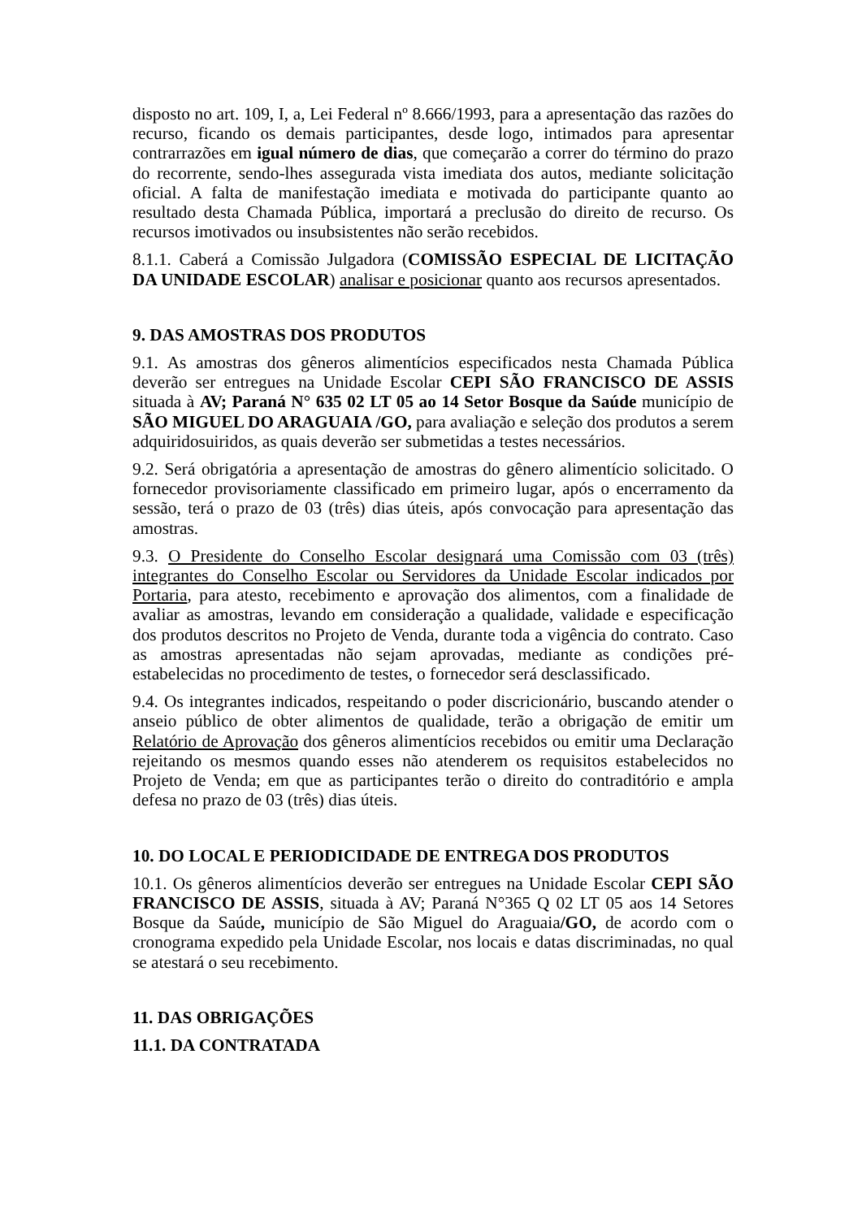disposto no art. 109, I, a, Lei Federal nº 8.666/1993, para a apresentação das razões do recurso, ficando os demais participantes, desde logo, intimados para apresentar contrarrazões em igual número de dias, que começarão a correr do término do prazo do recorrente, sendo-lhes assegurada vista imediata dos autos, mediante solicitação oficial. A falta de manifestação imediata e motivada do participante quanto ao resultado desta Chamada Pública, importará a preclusão do direito de recurso. Os recursos imotivados ou insubsistentes não serão recebidos.
8.1.1. Caberá a Comissão Julgadora (COMISSÃO ESPECIAL DE LICITAÇÃO DA UNIDADE ESCOLAR) analisar e posicionar quanto aos recursos apresentados.
9. DAS AMOSTRAS DOS PRODUTOS
9.1. As amostras dos gêneros alimentícios especificados nesta Chamada Pública deverão ser entregues na Unidade Escolar CEPI SÃO FRANCISCO DE ASSIS situada à AV; Paraná N° 635 02 LT 05 ao 14 Setor Bosque da Saúde município de SÃO MIGUEL DO ARAGUAIA /GO, para avaliação e seleção dos produtos a serem adquiridosuiridos, as quais deverão ser submetidas a testes necessários.
9.2. Será obrigatória a apresentação de amostras do gênero alimentício solicitado. O fornecedor provisoriamente classificado em primeiro lugar, após o encerramento da sessão, terá o prazo de 03 (três) dias úteis, após convocação para apresentação das amostras.
9.3. O Presidente do Conselho Escolar designará uma Comissão com 03 (três) integrantes do Conselho Escolar ou Servidores da Unidade Escolar indicados por Portaria, para atesto, recebimento e aprovação dos alimentos, com a finalidade de avaliar as amostras, levando em consideração a qualidade, validade e especificação dos produtos descritos no Projeto de Venda, durante toda a vigência do contrato. Caso as amostras apresentadas não sejam aprovadas, mediante as condições pré-estabelecidas no procedimento de testes, o fornecedor será desclassificado.
9.4. Os integrantes indicados, respeitando o poder discricionário, buscando atender o anseio público de obter alimentos de qualidade, terão a obrigação de emitir um Relatório de Aprovação dos gêneros alimentícios recebidos ou emitir uma Declaração rejeitando os mesmos quando esses não atenderem os requisitos estabelecidos no Projeto de Venda; em que as participantes terão o direito do contraditório e ampla defesa no prazo de 03 (três) dias úteis.
10. DO LOCAL E PERIODICIDADE DE ENTREGA DOS PRODUTOS
10.1. Os gêneros alimentícios deverão ser entregues na Unidade Escolar CEPI SÃO FRANCISCO DE ASSIS, situada à AV; Paraná N°365 Q 02 LT 05 aos 14 Setores Bosque da Saúde, município de São Miguel do Araguaia/GO, de acordo com o cronograma expedido pela Unidade Escolar, nos locais e datas discriminadas, no qual se atestará o seu recebimento.
11. DAS OBRIGAÇÕES
11.1. DA CONTRATADA